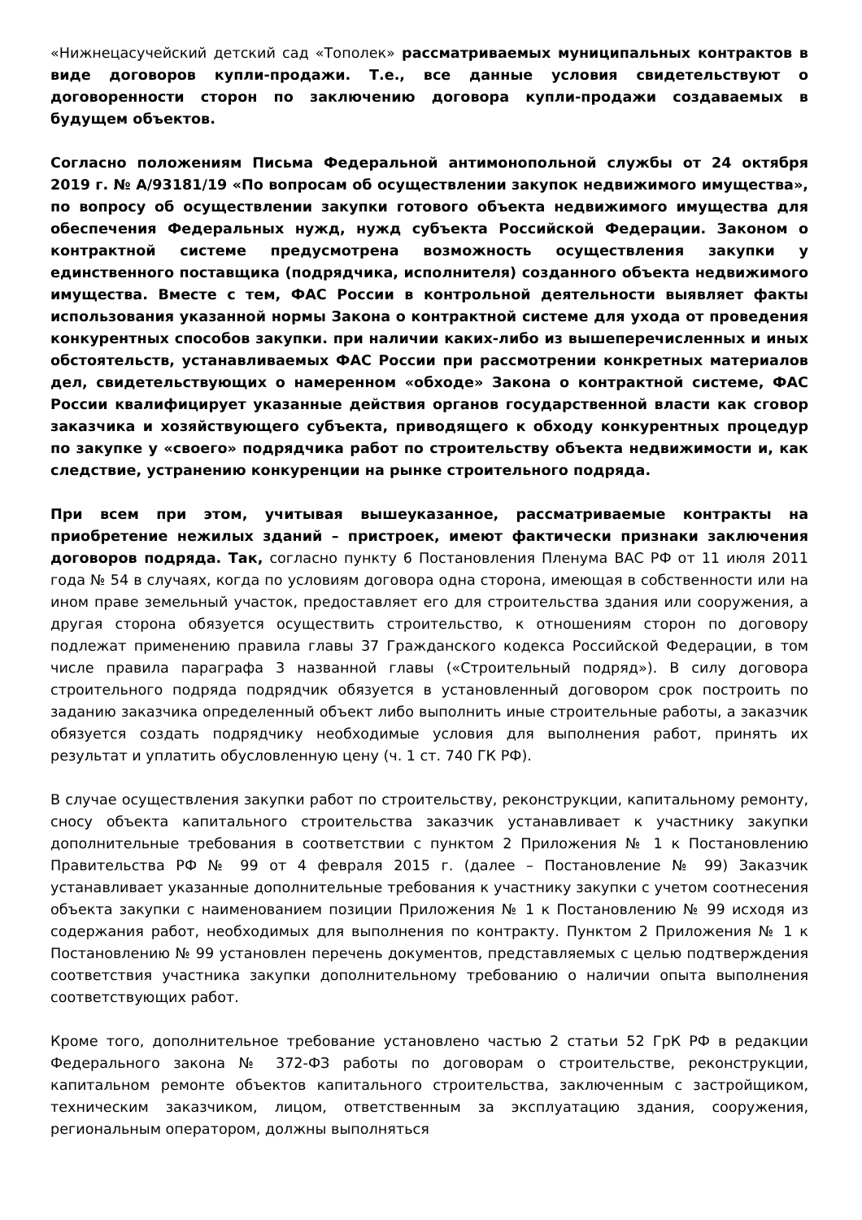«Нижнецасучейский детский сад «Тополек» рассматриваемых муниципальных контрактов в виде договоров купли-продажи. Т.е., все данные условия свидетельствуют о договоренности сторон по заключению договора купли-продажи создаваемых в будущем объектов.
Согласно положениям Письма Федеральной антимонопольной службы от 24 октября 2019 г. № А/93181/19 «По вопросам об осуществлении закупок недвижимого имущества», по вопросу об осуществлении закупки готового объекта недвижимого имущества для обеспечения Федеральных нужд, нужд субъекта Российской Федерации. Законом о контрактной системе предусмотрена возможность осуществления закупки у единственного поставщика (подрядчика, исполнителя) созданного объекта недвижимого имущества. Вместе с тем, ФАС России в контрольной деятельности выявляет факты использования указанной нормы Закона о контрактной системе для ухода от проведения конкурентных способов закупки. при наличии каких-либо из вышеперечисленных и иных обстоятельств, устанавливаемых ФАС России при рассмотрении конкретных материалов дел, свидетельствующих о намеренном «обходе» Закона о контрактной системе, ФАС России квалифицирует указанные действия органов государственной власти как сговор заказчика и хозяйствующего субъекта, приводящего к обходу конкурентных процедур по закупке у «своего» подрядчика работ по строительству объекта недвижимости и, как следствие, устранению конкуренции на рынке строительного подряда.
При всем при этом, учитывая вышеуказанное, рассматриваемые контракты на приобретение нежилых зданий – пристроек, имеют фактически признаки заключения договоров подряда. Так, согласно пункту 6 Постановления Пленума ВАС РФ от 11 июля 2011 года № 54 в случаях, когда по условиям договора одна сторона, имеющая в собственности или на ином праве земельный участок, предоставляет его для строительства здания или сооружения, а другая сторона обязуется осуществить строительство, к отношениям сторон по договору подлежат применению правила главы 37 Гражданского кодекса Российской Федерации, в том числе правила параграфа 3 названной главы («Строительный подряд»). В силу договора строительного подряда подрядчик обязуется в установленный договором срок построить по заданию заказчика определенный объект либо выполнить иные строительные работы, а заказчик обязуется создать подрядчику необходимые условия для выполнения работ, принять их результат и уплатить обусловленную цену (ч. 1 ст. 740 ГК РФ).
В случае осуществления закупки работ по строительству, реконструкции, капитальному ремонту, сносу объекта капитального строительства заказчик устанавливает к участнику закупки дополнительные требования в соответствии с пунктом 2 Приложения № 1 к Постановлению Правительства РФ № 99 от 4 февраля 2015 г. (далее – Постановление № 99) Заказчик устанавливает указанные дополнительные требования к участнику закупки с учетом соотнесения объекта закупки с наименованием позиции Приложения № 1 к Постановлению № 99 исходя из содержания работ, необходимых для выполнения по контракту. Пунктом 2 Приложения № 1 к Постановлению № 99 установлен перечень документов, представляемых с целью подтверждения соответствия участника закупки дополнительному требованию о наличии опыта выполнения соответствующих работ.
Кроме того, дополнительное требование установлено частью 2 статьи 52 ГрК РФ в редакции Федерального закона № 372-ФЗ работы по договорам о строительстве, реконструкции, капитальном ремонте объектов капитального строительства, заключенным с застройщиком, техническим заказчиком, лицом, ответственным за эксплуатацию здания, сооружения, региональным оператором, должны выполняться